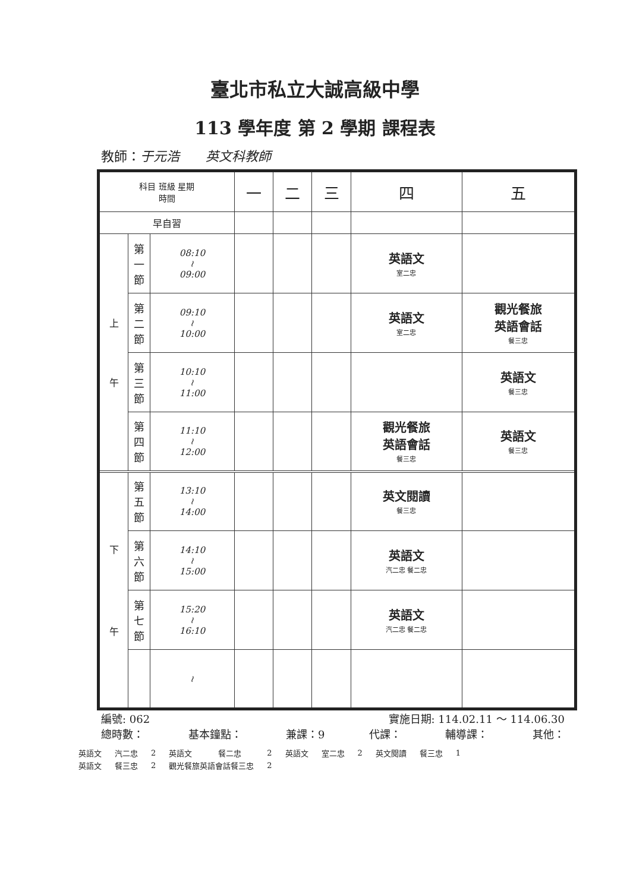臺北市私立大誠高級中學
113 學年度 第 2 學期 課程表
教師：于元浩　　英文科教師
| 科目 班級 星期 時間 | | | 一 | 二 | 三 | 四 | 五 |
| --- | --- | --- | --- | --- | --- | --- | --- |
| 早自習 | | | | | | | |
| 上 午 | 第 一 節 | 08:10 ≀ 09:00 | | | | 英語文 室二忠 | |
| | 第 二 節 | 09:10 ≀ 10:00 | | | | 英語文 室二忠 | 觀光餐旅 英語會話 餐三忠 |
| | 第 三 節 | 10:10 ≀ 11:00 | | | | | 英語文 餐三忠 |
| | 第 四 節 | 11:10 ≀ 12:00 | | | | 觀光餐旅 英語會話 餐三忠 | 英語文 餐三忠 |
| 下 午 | 第 五 節 | 13:10 ≀ 14:00 | | | | 英文閱讀 餐三忠 | |
| | 第 六 節 | 14:10 ≀ 15:00 | | | | 英語文 汽二忠 餐二忠 | |
| | 第 七 節 | 15:20 ≀ 16:10 | | | | 英語文 汽二忠 餐二忠 | |
| | | ≀ | | | | | |
編號: 062 實施日期: 114.02.11 ～ 114.06.30
總時數： 基本鐘點： 兼課：9 代課： 輔導課： 其他：
| 英語文 | 汽二忠 | 2 | 英語文 | 餐二忠 | 2 | 英語文 | 室二忠 | 2 | 英文閱讀 | 餐三忠 | 1 |
| 英語文 | 餐三忠 | 2 | 觀光餐旅英語會話餐三忠 | | 2 | | | | | | |